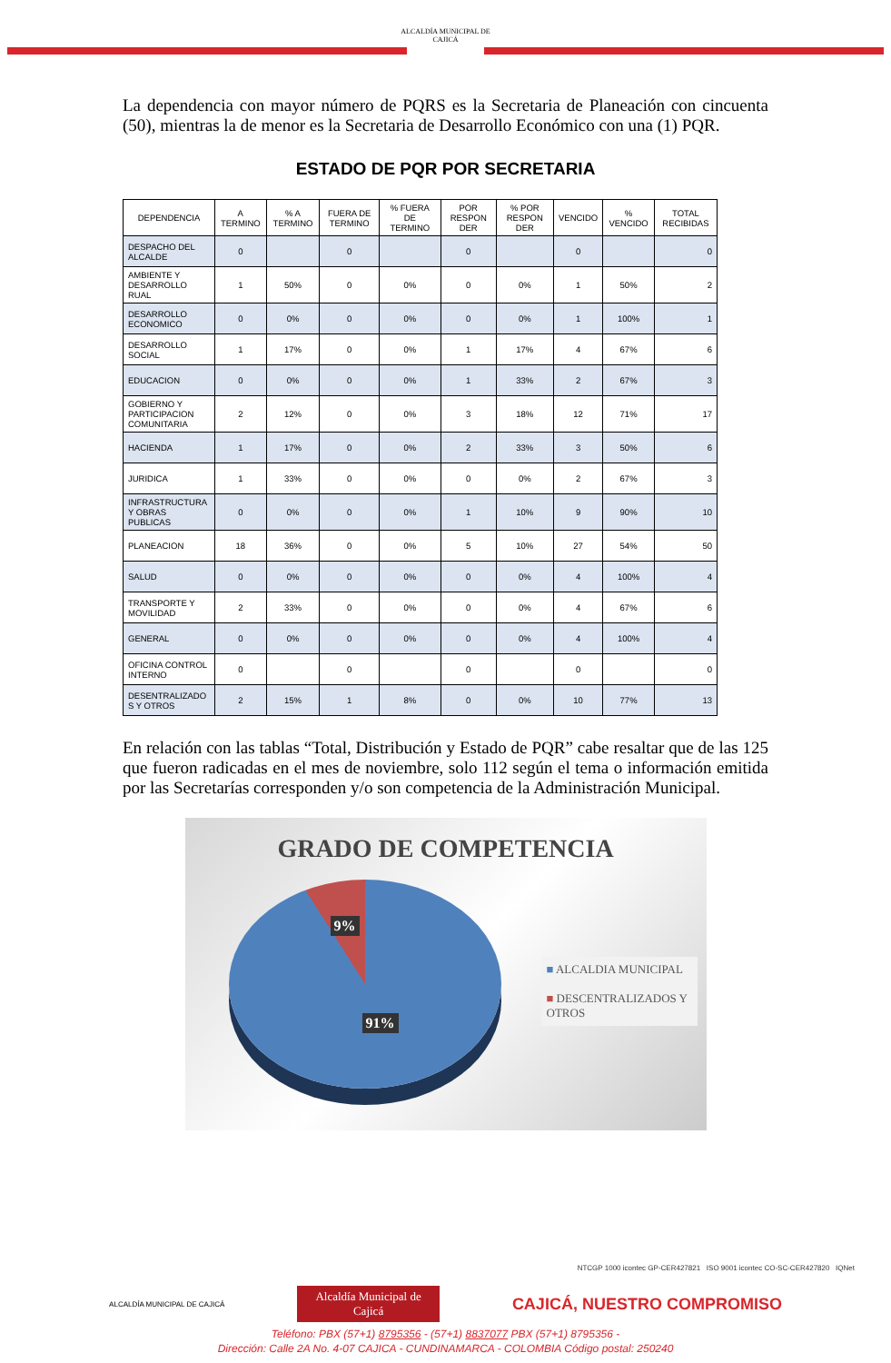ALCALDÍA MUNICIPAL DE
CAJICÁ
La dependencia con mayor número de PQRS es la Secretaria de Planeación con cincuenta (50), mientras la de menor es la Secretaria de Desarrollo Económico con una (1) PQR.
ESTADO DE PQR POR SECRETARIA
| DEPENDENCIA | A TERMINO | % A TERMINO | FUERA DE TERMINO | % FUERA DE TERMINO | POR RESPON DER | % POR RESPON DER | VENCIDO | % VENCIDO | TOTAL RECIBIDAS |
| --- | --- | --- | --- | --- | --- | --- | --- | --- | --- |
| DESPACHO DEL ALCALDE | 0 | | 0 | | 0 | | 0 | | 0 |
| AMBIENTE Y DESARROLLO RUAL | 1 | 50% | 0 | 0% | 0 | 0% | 1 | 50% | 2 |
| DESARROLLO ECONOMICO | 0 | 0% | 0 | 0% | 0 | 0% | 1 | 100% | 1 |
| DESARROLLO SOCIAL | 1 | 17% | 0 | 0% | 1 | 17% | 4 | 67% | 6 |
| EDUCACION | 0 | 0% | 0 | 0% | 1 | 33% | 2 | 67% | 3 |
| GOBIERNO Y PARTICIPACION COMUNITARIA | 2 | 12% | 0 | 0% | 3 | 18% | 12 | 71% | 17 |
| HACIENDA | 1 | 17% | 0 | 0% | 2 | 33% | 3 | 50% | 6 |
| JURIDICA | 1 | 33% | 0 | 0% | 0 | 0% | 2 | 67% | 3 |
| INFRASTRUCTURA Y OBRAS PUBLICAS | 0 | 0% | 0 | 0% | 1 | 10% | 9 | 90% | 10 |
| PLANEACION | 18 | 36% | 0 | 0% | 5 | 10% | 27 | 54% | 50 |
| SALUD | 0 | 0% | 0 | 0% | 0 | 0% | 4 | 100% | 4 |
| TRANSPORTE Y MOVILIDAD | 2 | 33% | 0 | 0% | 0 | 0% | 4 | 67% | 6 |
| GENERAL | 0 | 0% | 0 | 0% | 0 | 0% | 4 | 100% | 4 |
| OFICINA CONTROL INTERNO | 0 | | 0 | | 0 | | 0 | | 0 |
| DESENTRALIZADO S Y OTROS | 2 | 15% | 1 | 8% | 0 | 0% | 10 | 77% | 13 |
En relación con las tablas “Total, Distribución y Estado de PQR” cabe resaltar que de las 125 que fueron radicadas en el mes de noviembre, solo 112 según el tema o información emitida por las Secretarías corresponden y/o son competencia de la Administración Municipal.
GRADO DE COMPETENCIA
9%
91%
■ ALCALDIA MUNICIPAL
■ DESCENTRALIZADOS Y OTROS
NTCGP 1000 icontec GP-CER427821 ISO 9001 icontec CO-SC-CER427820 IQNet
ALCALDÍA MUNICIPAL DE CAJICÁ Alcaldía Municipal de
Cajicá CAJICÁ, NUESTRO COMPROMISO
Teléfono: PBX (57+1) 8795356 - (57+1) 8837077 PBX (57+1) 8795356 -
Dirección: Calle 2A No. 4-07 CAJICA - CUNDINAMARCA - COLOMBIA Código postal: 250240